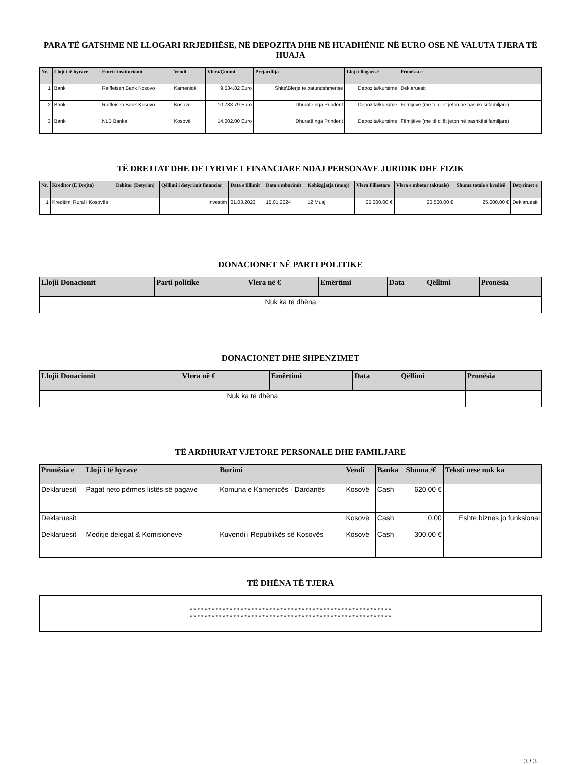PARA TË GATSHME NË LLOGARI RRJEDHËSE, NË DEPOZITA DHE NË HUADHËNIE NË EURO OSE NË VALUTA TJERA TË HUAJA
| Nr. | Lloji i të hyrave | Emri i institucionit | Vendi | Vlera/Çmimi | Prejardhja | Lloji i llogarisë | Pronësia e |
| --- | --- | --- | --- | --- | --- | --- | --- |
| 1 | Bank | Raiffeisen Bank Kosovo | Kamenicë | 9,534.82 Euro | Shite\Blerje te patundshmerise | Depozita/kursime | Deklaruesit |
| 2 | Bank | Raiffeisen Bank Kosovo | Kosovë | 10,783.79 Euro | Dhuratë nga Prinderit | Depozita/kursime | Fëmijëve (me të cilët jeton në bashkësi familjare) |
| 3 | Bank | NLB Banka | Kosovë | 14,002.00 Euro | Dhuratë nga Prinderit | Depozita/kursime | Fëmijëve (me të cilët jeton në bashkësi familjare) |
TË DREJTAT DHE DETYRIMET FINANCIARE NDAJ PERSONAVE JURIDIK DHE FIZIK
| Nr. | Kreditor (E Drejta) | Debitor (Detyrim) | Qëllimi i detyrimit financiar | Data e fillimit | Data e mbarimit | Kohëzgjatja (muaj) | Vlera Fillestare | Vlera e mbetur (aktuale) | Shuma totale e kredisë | Detyrimet e |
| --- | --- | --- | --- | --- | --- | --- | --- | --- | --- | --- |
| 1 | Kreditimi Rural i Kosovës | | Investim | 01.03.2023 | 15.01.2024 | 12 Muaj | 25,000.00 € | 20,500.00 € | 25,000.00 € | Deklaruesit |
DONACIONET NË PARTI POLITIKE
| Llojii Donacionit | Parti politike | Vlera në € | Emërtimi | Data | Qëllimi | Pronësia |
| --- | --- | --- | --- | --- | --- | --- |
| Nuk ka të dhëna | | | | | | |
DONACIONET DHE SHPENZIMET
| Llojii Donacionit | Vlera në € | Emërtimi | Data | Qëllimi | Pronësia |
| --- | --- | --- | --- | --- | --- |
| Nuk ka të dhëna | | | | | |
TË ARDHURAT VJETORE PERSONALE DHE FAMILJARE
| Pronësia e | Lloji i të hyrave | Burimi | Vendi | Banka | Shuma /€ | Teksti nese nuk ka |
| --- | --- | --- | --- | --- | --- | --- |
| Deklaruesit | Pagat neto përmes listës së pagave | Komuna e Kamenicës - Dardanës | Kosovë | Cash | 620.00 € | |
| Deklaruesit | | | Kosovë | Cash | 0.00 | Eshte biznes jo funksional |
| Deklaruesit | Meditje delegat & Komisioneve | Kuvendi i Republikës së Kosovës | Kosovë | Cash | 300.00 € | |
TË DHËNA TË TJERA
********************************************************
********************************************************
3 / 3